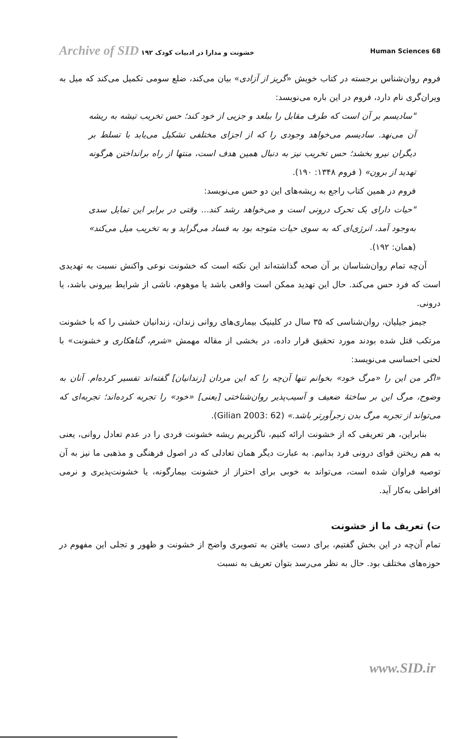Archive of SID خشونت و مدارا در ادبیات کودک ۱۹۲ Human Sciences 68
فروم روان‌شناس برجسته در کتاب خویش «گریز از آزادی» بیان می‌کند، ضلع سومی تکمیل می‌کند که میل به ویران‌گری نام دارد، فروم در این باره می‌نویسد:
"سادیسم بر آن است که طرف مقابل را ببلعد و جزیی از خود کند؛ حس تخریب تیشه به ریشه آن می‌نهد. سادیسم می‌خواهد وجودی را که از اجزای مختلفی تشکیل می‌یابد با تسلط بر دیگران نیرو بخشد؛ حس تخریب نیز به دنبال همین هدف است، منتها از راه برانداختن هرگونه تهدید از برون» ( فروم ۱۳۴۸: ۱۹۰).
فروم در همین کتاب راجع به ریشه‌های این دو حس می‌نویسد:
"حیات دارای یک تحرک درونی است و می‌خواهد رشد کند... وقتی در برابر این تمایل سدی به‌وجود آمد، انرژی‌ای که به سوی حیات متوجه بود به فساد می‌گراید و به تخریب میل می‌کند» (همان: ۱۹۲).
آن‌چه تمام روان‌شناسان بر آن صحه گذاشته‌اند این نکته است که خشونت نوعی واکنش نسبت به تهدیدی است که فرد حس می‌کند. حال این تهدید ممکن است واقعی باشد یا موهوم، ناشی از شرایط بیرونی باشد، یا درونی.
جیمز جیلیان، روان‌شناسی که ۳۵ سال در کلینیک بیماری‌های روانی زندان، زندانیان خشنی را که با خشونت مرتکب قتل شده بودند مورد تحقیق قرار داده، در بخشی از مقاله مهمش «شرم، گناهکاری و خشونت» با لحنی احساسی می‌نویسد:
«اگر من این را «مرگ خود» بخوانم تنها آن‌چه را که این مردان [زندانیان] گفته‌اند تفسیر کرده‌ام. آنان به وضوح، مرگ این بر ساختهٔ ضعیف و آسیب‌پذیر روان‌شناختی [یعنی] «خود» را تجربه کرده‌اند؛ تجربه‌ای که می‌تواند از تجربه مرگ بدن زجرآورتر باشد.» (Gilian 2003: 62).
بنابراین، هر تعریفی که از خشونت ارائه کنیم، ناگزیریم ریشه خشونت فردی را در عدم تعادل روانی، یعنی به هم ریختن قوای درونی فرد بدانیم. به عبارت دیگر همان تعادلی که در اصول فرهنگی و مذهبی ما نیز به آن توصیه فراوان شده است، می‌تواند به خوبی برای احتراز از خشونت بیمارگونه، یا خشونت‌پذیری و نرمی افراطی به‌کار آید.
ت) تعریف ما از خشونت
تمام آن‌چه در این بخش گفتیم، برای دست یافتن به تصویری واضح از خشونت و ظهور و تجلی این مفهوم در حوزه‌های مختلف بود. حال به نظر می‌رسد بتوان تعریف به نسبت
www.SID.ir